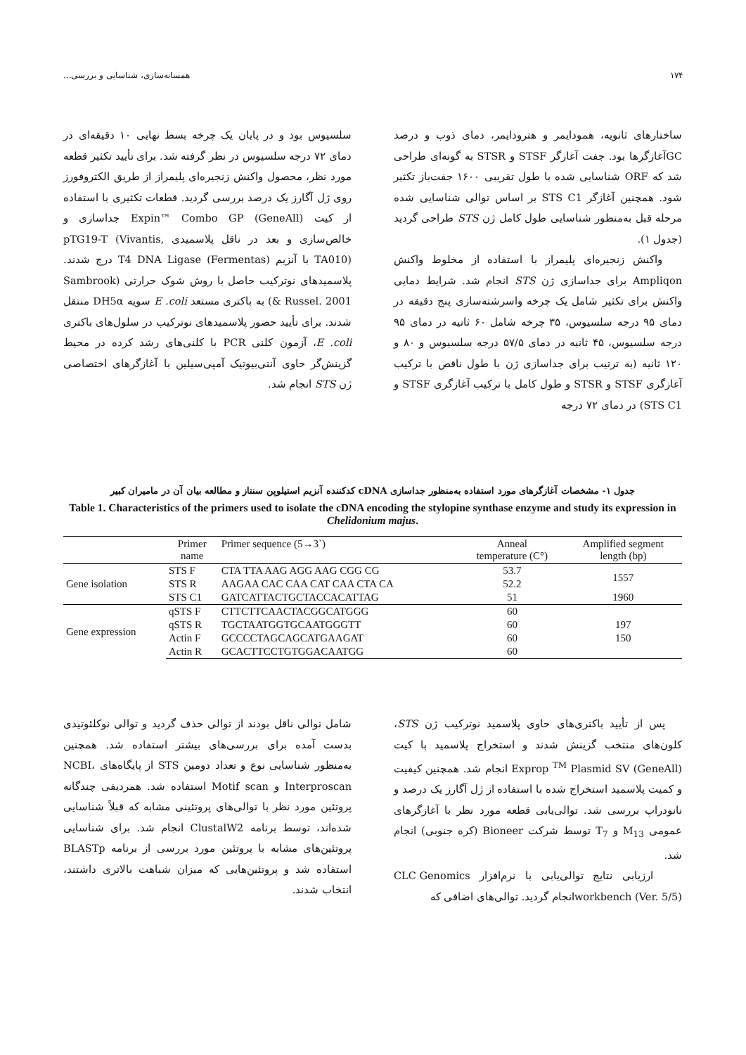۱۷۴ همسانه‌سازی، شناسایی و بررسی...
ساختارهای ثانویه، همودایمر و هترودایمر، دمای ذوب و درصد GCآغازگرها بود. جفت آغازگر STSF و STSR به گونه‌ای طراحی شد که ORF شناسایی شده با طول تقریبی ۱۶۰۰ جفت‌باز تکثیر شود. همچنین آغازگر STS C1 بر اساس توالی شناسایی شده مرحله قبل به‌منظور شناسایی طول کامل ژن STS طراحی گردید (جدول ۱).
واکنش زنجیره‌ای پلیمراز با استفاده از مخلوط واکنش Ampliqon برای جداسازی ژن STS انجام شد. شرایط دمایی واکنش برای تکثیر شامل یک چرخه واسرشته‌سازی پنج دقیقه در دمای ۹۵ درجه سلسیوس، ۳۵ چرخه شامل ۶۰ ثانیه در دمای ۹۵ درجه سلسیوس، ۴۵ ثانیه در دمای ۵۷/۵ درجه سلسیوس و ۸۰ و ۱۲۰ ثانیه (به ترتیب برای جداسازی ژن با طول ناقص با ترکیب آغازگری STSF و STSR و طول کامل با ترکیب آغازگری STSF و STS C1) در دمای ۷۲ درجه
سلسیوس بود و در پایان یک چرخه بسط نهایی ۱۰ دقیقه‌ای در دمای ۷۲ درجه سلسیوس در نظر گرفته شد. برای تأیید تکثیر قطعه مورد نظر، محصول واکنش زنجیره‌ای پلیمراز از طریق الکتروفورز روی ژل آگارز یک درصد بررسی گردید. قطعات تکثیری با استفاده از کیت Expin™ Combo GP (GeneAll) جداسازی و خالص‌سازی و بعد در ناقل پلاسمیدی pTG19-T (Vivantis, TA010) با آنزیم T4 DNA Ligase (Fermentas) درج شدند. پلاسمیدهای نوترکیب حاصل با روش شوک حرارتی (Sambrook & Russel. 2001) به باکتری مستعد E .coli سویه DH5α منتقل شدند. برای تأیید حضور پلاسمیدهای نوترکیب در سلول‌های باکتری E .coli، آزمون کلنی PCR با کلنی‌های رشد کرده در محیط گزینش‌گر حاوی آنتی‌بیوتیک آمپی‌سیلین با آغازگرهای اختصاصی ژن STS انجام شد.
جدول ۱- مشخصات آغازگرهای مورد استفاده به‌منظور جداسازی cDNA کدکننده آنزیم استیلوپن سنتاز و مطالعه بیان آن در مامیران کبیر
Table 1. Characteristics of the primers used to isolate the cDNA encoding the stylopine synthase enzyme and study its expression in Chelidonium majus.
| | Primer name | Primer sequence (5→3`) | Anneal temperature (C°) | Amplified segment length (bp) |
| --- | --- | --- | --- | --- |
| Gene isolation | STS F | CTA TTA AAG AGG AAG CGG CG | 53.7 | 1557 |
| | STS R | AAGAA CAC CAA CAT CAA CTA CA | 52.2 | |
| | STS C1 | GATCATTACTGCTACCACATTAG | 51 | 1960 |
| Gene expression | qSTS F | CTTCTTCAACTACGGCATGGG | 60 | |
| | qSTS R | TGCTAATGGTGCAATGGGTT | 60 | 197 |
| | Actin F | GCCCCTAGCAGCATGAAGAT | 60 | 150 |
| | Actin R | GCACTTCCTGTGGACAATGG | 60 | |
پس از تأیید باکتری‌های حاوی پلاسمید نوترکیب ژن STS، کلون‌های منتخب گزینش شدند و استخراج پلاسمید با کیت Exprop <sup>TM</sup> Plasmid SV (GeneAll) انجام شد. همچنین کیفیت و کمیت پلاسمید استخراج شده با استفاده از ژل آگارز یک درصد و نانودراپ بررسی شد. توالی‌یابی قطعه مورد نظر با آغازگرهای عمومی M<sub>13</sub> و T<sub>7</sub> توسط شرکت Bioneer (کره جنوبی) انجام شد.
ارزیابی نتایج توالی‌یابی با نرم‌افزار CLC Genomics workbench (Ver. 5/5)انجام گردید. توالی‌های اضافی که
شامل توالی ناقل بودند از توالی حذف گردید و توالی نوکلئوتیدی بدست آمده برای بررسی‌های بیشتر استفاده شد. همچنین به‌منظور شناسایی نوع و تعداد دومین STS از پایگاه‌های NCBI، Interproscan و Motif scan استفاده شد. همردیفی چندگانه پروتئین مورد نظر با توالی‌های پروتئینی مشابه که قبلاً شناسایی شده‌اند، توسط برنامه ClustalW2 انجام شد. برای شناسایی پروتئین‌های مشابه با پروتئین مورد بررسی از برنامه BLASTp استفاده شد و پروتئین‌هایی که میزان شباهت بالاتری داشتند، انتخاب شدند.